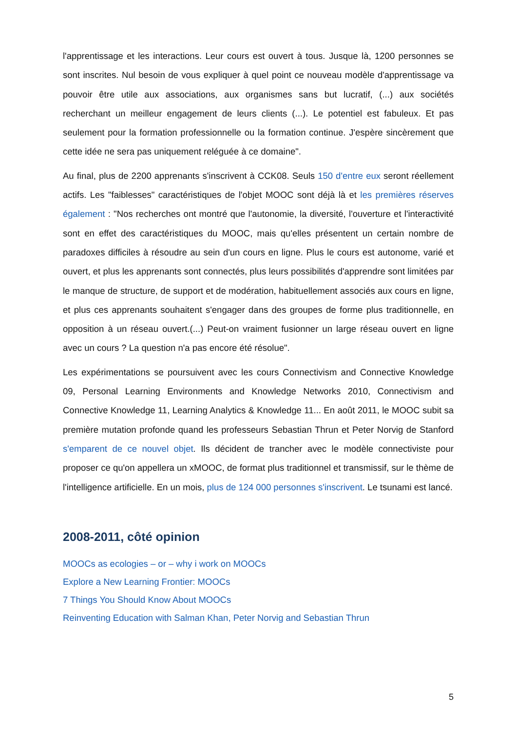l'apprentissage et les interactions. Leur cours est ouvert à tous. Jusque là, 1200 personnes se sont inscrites. Nul besoin de vous expliquer à quel point ce nouveau modèle d'apprentissage va pouvoir être utile aux associations, aux organismes sans but lucratif, (...) aux sociétés recherchant un meilleur engagement de leurs clients (...). Le potentiel est fabuleux. Et pas seulement pour la formation professionnelle ou la formation continue. J'espère sincèrement que cette idée ne sera pas uniquement reléguée à ce domaine".
Au final, plus de 2200 apprenants s'inscrivent à CCK08. Seuls 150 d'entre eux seront réellement actifs. Les "faiblesses" caractéristiques de l'objet MOOC sont déjà là et les premières réserves également : "Nos recherches ont montré que l'autonomie, la diversité, l'ouverture et l'interactivité sont en effet des caractéristiques du MOOC, mais qu'elles présentent un certain nombre de paradoxes difficiles à résoudre au sein d'un cours en ligne. Plus le cours est autonome, varié et ouvert, et plus les apprenants sont connectés, plus leurs possibilités d'apprendre sont limitées par le manque de structure, de support et de modération, habituellement associés aux cours en ligne, et plus ces apprenants souhaitent s'engager dans des groupes de forme plus traditionnelle, en opposition à un réseau ouvert.(...) Peut-on vraiment fusionner un large réseau ouvert en ligne avec un cours ? La question n'a pas encore été résolue".
Les expérimentations se poursuivent avec les cours Connectivism and Connective Knowledge 09, Personal Learning Environments and Knowledge Networks 2010, Connectivism and Connective Knowledge 11, Learning Analytics & Knowledge 11... En août 2011, le MOOC subit sa première mutation profonde quand les professeurs Sebastian Thrun et Peter Norvig de Stanford s'emparent de ce nouvel objet. Ils décident de trancher avec le modèle connectiviste pour proposer ce qu'on appellera un xMOOC, de format plus traditionnel et transmissif, sur le thème de l'intelligence artificielle. En un mois, plus de 124 000 personnes s'inscrivent. Le tsunami est lancé.
2008-2011, côté opinion
MOOCs as ecologies – or – why i work on MOOCs
Explore a New Learning Frontier: MOOCs
7 Things You Should Know About MOOCs
Reinventing Education with Salman Khan, Peter Norvig and Sebastian Thrun
5